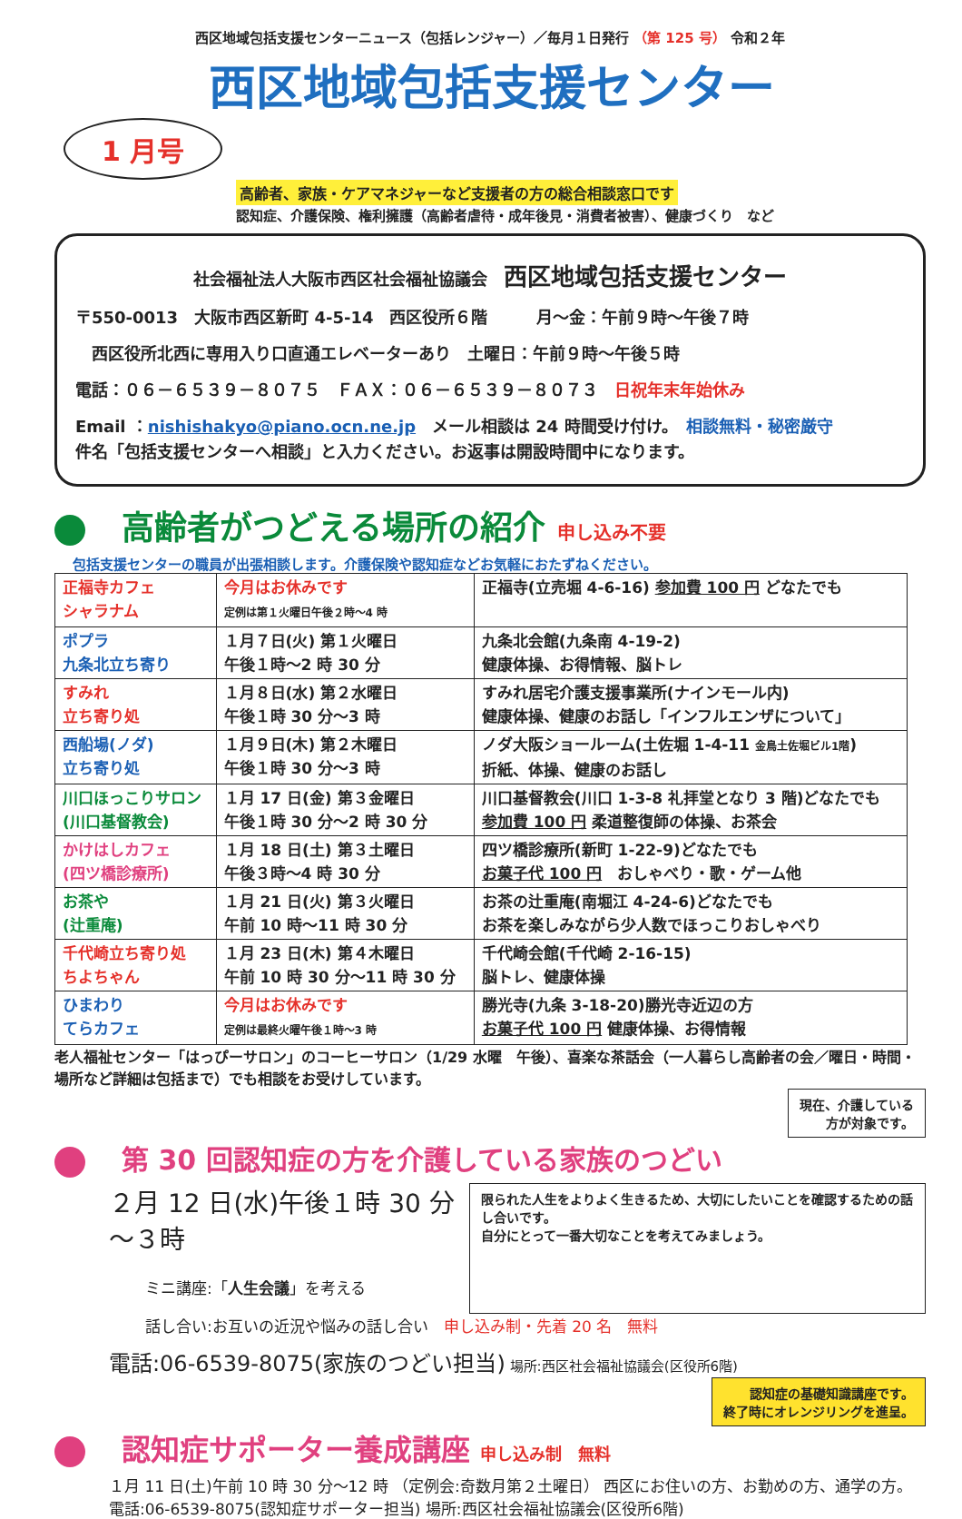西区地域包括支援センターニュース（包括レンジャー）／毎月１日発行 （第 125 号） 令和２年
西区地域包括支援センター
1 月号
高齢者、家族・ケアマネジャーなど支援者の方の総合相談窓口です
認知症、介護保険、権利擁護（高齢者虐待・成年後見・消費者被害）、健康づくり　など
社会福祉法人大阪市西区社会福祉協議会　西区地域包括支援センター
〒550-0013　大阪市西区新町 4-5-14　西区役所６階　　　月～金：午前９時～午後７時
　西区役所北西に専用入り口直通エレベーターあり　土曜日：午前９時～午後５時
電話：０６－６５３９－８０７５　ＦＡＸ：０６－６５３９－８０７３　日祝年末年始休み
Email ：nishishakyo@piano.ocn.ne.jp　メール相談は 24 時間受け付け。　相談無料・秘密厳守
件名「包括支援センターへ相談」と入力ください。お返事は開設時間中になります。
高齢者がつどえる場所の紹介 申し込み不要
包括支援センターの職員が出張相談します。介護保険や認知症などお気軽におたずねください。
| 正福寺カフェ シャラナム | 今月はお休みです 定例は第１火曜日午後２時～4 時 | 正福寺(立売堀 4-6-16) 参加費 100 円 どなたでも |
| ポプラ 九条北立ち寄り | １月７日(火) 第１火曜日 午後１時～2 時 30 分 | 九条北会館(九条南 4-19-2) 健康体操、お得情報、脳トレ |
| すみれ 立ち寄り処 | １月８日(水) 第２水曜日 午後１時 30 分～3 時 | すみれ居宅介護支援事業所(ナインモール内) 健康体操、健康のお話し「インフルエンザについて」 |
| 西船場(ノダ) 立ち寄り処 | １月９日(木) 第２木曜日 午後１時 30 分～3 時 | ノダ大阪ショールーム(土佐堀 1-4-11 金鳥土佐堀ビル1階 ) 折紙、体操、健康のお話し |
| 川口ほっこりサロン (川口基督教会) | １月 17 日(金) 第３金曜日 午後１時 30 分～2 時 30 分 | 川口基督教会(川口 1-3-8 礼拝堂となり 3 階)どなたでも 参加費 100 円 柔道整復師の体操、お茶会 |
| かけはしカフェ (四ツ橋診療所) | １月 18 日(土) 第３土曜日 午後３時～4 時 30 分 | 四ツ橋診療所(新町 1-22-9)どなたでも お菓子代 100 円 おしゃべり・歌・ゲーム他 |
| お茶や (辻重庵) | １月 21 日(火) 第３火曜日 午前 10 時～11 時 30 分 | お茶の辻重庵(南堀江 4-24-6)どなたでも お茶を楽しみながら少人数でほっこりおしゃべり |
| 千代崎立ち寄り処 ちよちゃん | １月 23 日(木) 第４木曜日 午前 10 時 30 分～11 時 30 分 | 千代崎会館(千代崎 2-16-15) 脳トレ、健康体操 |
| ひまわり てらカフェ | 今月はお休みです 定例は最終火曜午後１時～3 時 | 勝光寺(九条 3-18-20)勝光寺近辺の方 お菓子代 100 円 健康体操、お得情報 |
老人福祉センター「はっぴーサロン」のコーヒーサロン（1/29 水曜　午後）、喜楽な茶話会（一人暮らし高齢者の会／曜日・時間・場所など詳細は包括まで）でも相談をお受けしています。
現在、介護している
方が対象です。
第 30 回認知症の方を介護している家族のつどい
２月 12 日(水)午後１時 30 分～３時
ミニ講座:「人生会議」を考える
限られた人生をよりよく生きるため、大切にしたいことを確認するための話し合いです。
自分にとって一番大切なことを考えてみましょう。
話し合い:お互いの近況や悩みの話し合い　申し込み制・先着 20 名　無料
電話:06-6539-8075(家族のつどい担当) 場所:西区社会福祉協議会(区役所6階)
認知症の基礎知識講座です。
終了時にオレンジリングを進呈。
認知症サポーター養成講座 申し込み制　無料
１月 11 日(土)午前 10 時 30 分～12 時 （定例会:奇数月第２土曜日） 西区にお住いの方、お勤めの方、通学の方。　電話:06-6539-8075(認知症サポーター担当) 場所:西区社会福祉協議会(区役所6階)